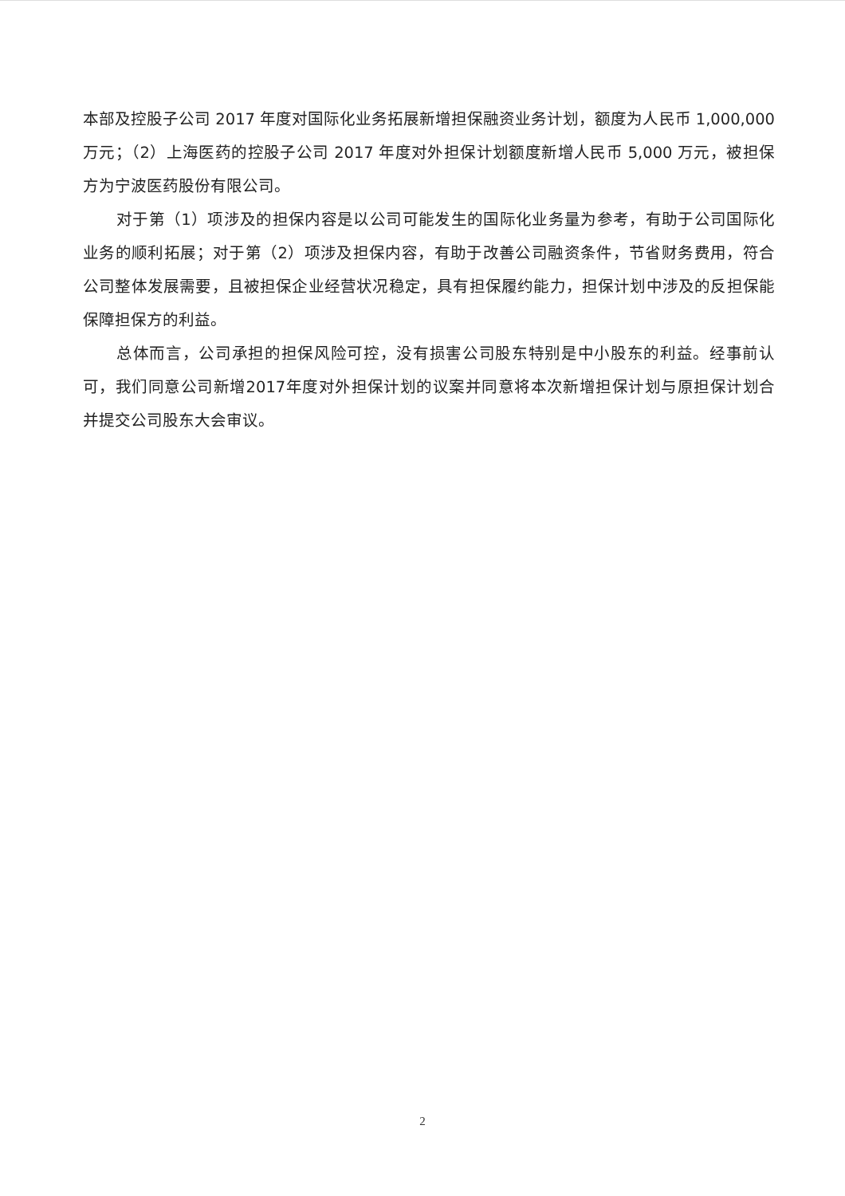本部及控股子公司 2017 年度对国际化业务拓展新增担保融资业务计划，额度为人民币 1,000,000 万元；（2）上海医药的控股子公司 2017 年度对外担保计划额度新增人民币 5,000 万元，被担保方为宁波医药股份有限公司。
对于第（1）项涉及的担保内容是以公司可能发生的国际化业务量为参考，有助于公司国际化业务的顺利拓展；对于第（2）项涉及担保内容，有助于改善公司融资条件，节省财务费用，符合公司整体发展需要，且被担保企业经营状况稳定，具有担保履约能力，担保计划中涉及的反担保能保障担保方的利益。
总体而言，公司承担的担保风险可控，没有损害公司股东特别是中小股东的利益。经事前认可，我们同意公司新增2017年度对外担保计划的议案并同意将本次新增担保计划与原担保计划合并提交公司股东大会审议。
2